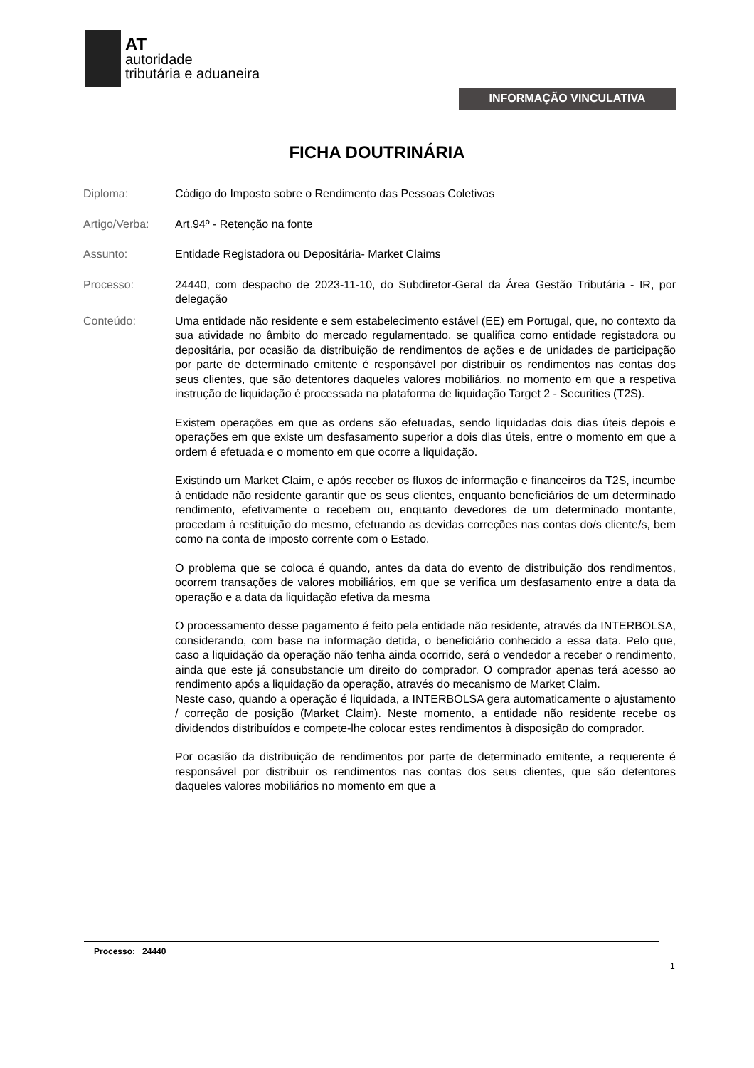AT
autoridade
tributária e aduaneira
INFORMAÇÃO VINCULATIVA
FICHA DOUTRINÁRIA
Diploma: Código do Imposto sobre o Rendimento das Pessoas Coletivas
Artigo/Verba: Art.94º - Retenção na fonte
Assunto: Entidade Registadora ou Depositária- Market Claims
Processo: 24440, com despacho de 2023-11-10, do Subdiretor-Geral da Área Gestão Tributária - IR, por delegação
Conteúdo: Uma entidade não residente e sem estabelecimento estável (EE) em Portugal, que, no contexto da sua atividade no âmbito do mercado regulamentado, se qualifica como entidade registadora ou depositária, por ocasião da distribuição de rendimentos de ações e de unidades de participação por parte de determinado emitente é responsável por distribuir os rendimentos nas contas dos seus clientes, que são detentores daqueles valores mobiliários, no momento em que a respetiva instrução de liquidação é processada na plataforma de liquidação Target 2 - Securities (T2S).
Existem operações em que as ordens são efetuadas, sendo liquidadas dois dias úteis depois e operações em que existe um desfasamento superior a dois dias úteis, entre o momento em que a ordem é efetuada e o momento em que ocorre a liquidação.
Existindo um Market Claim, e após receber os fluxos de informação e financeiros da T2S, incumbe à entidade não residente garantir que os seus clientes, enquanto beneficiários de um determinado rendimento, efetivamente o recebem ou, enquanto devedores de um determinado montante, procedam à restituição do mesmo, efetuando as devidas correções nas contas do/s cliente/s, bem como na conta de imposto corrente com o Estado.
O problema que se coloca é quando, antes da data do evento de distribuição dos rendimentos, ocorrem transações de valores mobiliários, em que se verifica um desfasamento entre a data da operação e a data da liquidação efetiva da mesma
O processamento desse pagamento é feito pela entidade não residente, através da INTERBOLSA, considerando, com base na informação detida, o beneficiário conhecido a essa data. Pelo que, caso a liquidação da operação não tenha ainda ocorrido, será o vendedor a receber o rendimento, ainda que este já consubstancie um direito do comprador. O comprador apenas terá acesso ao rendimento após a liquidação da operação, através do mecanismo de Market Claim.
Neste caso, quando a operação é liquidada, a INTERBOLSA gera automaticamente o ajustamento / correção de posição (Market Claim). Neste momento, a entidade não residente recebe os dividendos distribuídos e compete-lhe colocar estes rendimentos à disposição do comprador.
Por ocasião da distribuição de rendimentos por parte de determinado emitente, a requerente é responsável por distribuir os rendimentos nas contas dos seus clientes, que são detentores daqueles valores mobiliários no momento em que a
Processo: 24440
1